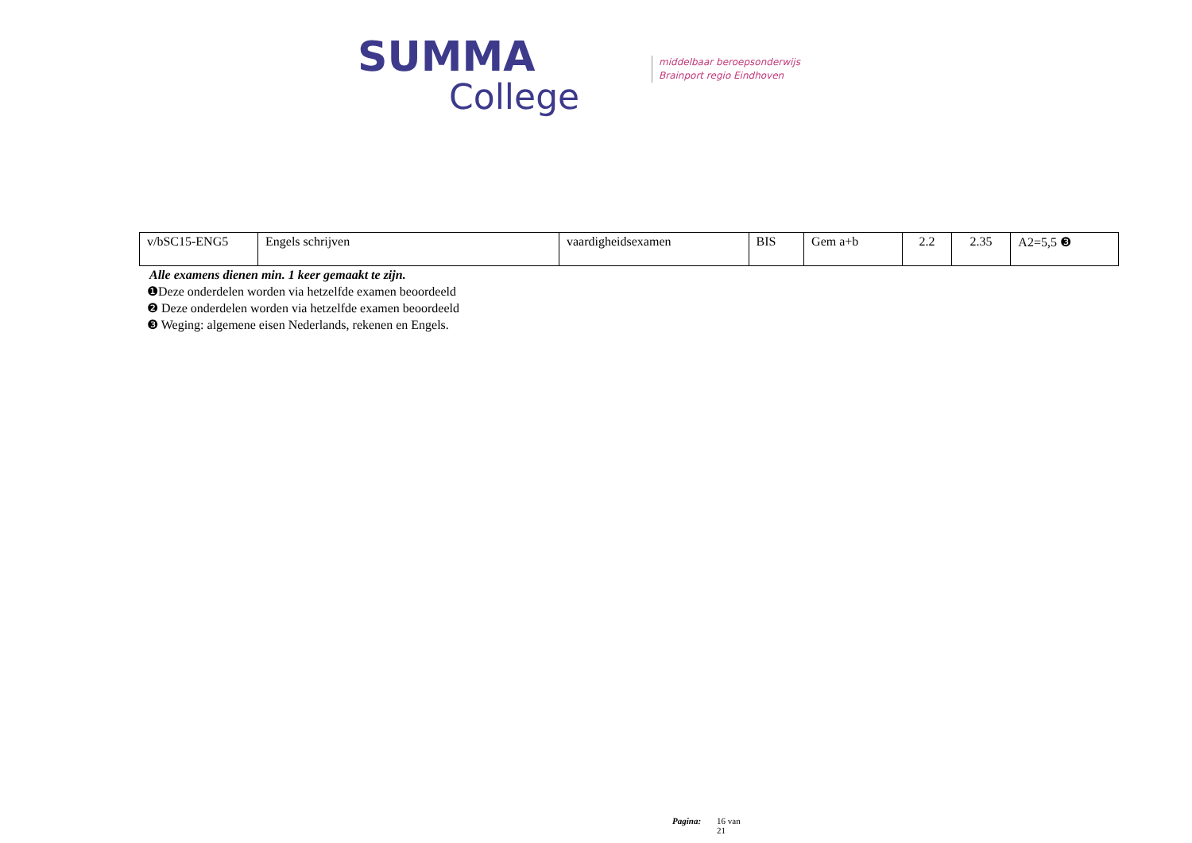SUMMA
College
middelbaar beroepsonderwijs
Brainport regio Eindhoven
| v/bSC15-ENG5 | Engels schrijven | vaardigheidsexamen | BIS | Gem a+b | 2.2 | 2.35 | A2=5,5 ❸ |
Alle examens dienen min. 1 keer gemaakt te zijn.
❶Deze onderdelen worden via hetzelfde examen beoordeeld
❷ Deze onderdelen worden via hetzelfde examen beoordeeld
❸ Weging: algemene eisen Nederlands, rekenen en Engels.
Pagina: 16 van
21